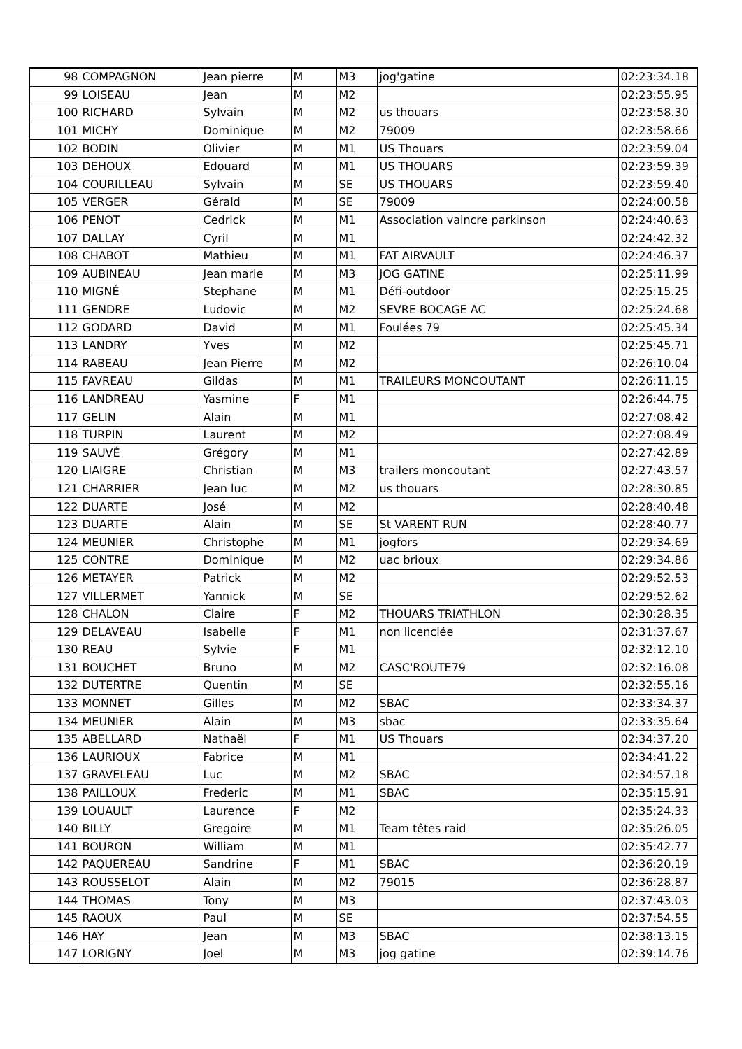| 98 | COMPAGNON | Jean pierre | M | M3 | jog'gatine | 02:23:34.18 |
| 99 | LOISEAU | Jean | M | M2 | | 02:23:55.95 |
| 100 | RICHARD | Sylvain | M | M2 | us thouars | 02:23:58.30 |
| 101 | MICHY | Dominique | M | M2 | 79009 | 02:23:58.66 |
| 102 | BODIN | Olivier | M | M1 | US Thouars | 02:23:59.04 |
| 103 | DEHOUX | Edouard | M | M1 | US THOUARS | 02:23:59.39 |
| 104 | COURILLEAU | Sylvain | M | SE | US THOUARS | 02:23:59.40 |
| 105 | VERGER | Gérald | M | SE | 79009 | 02:24:00.58 |
| 106 | PENOT | Cedrick | M | M1 | Association vaincre parkinson | 02:24:40.63 |
| 107 | DALLAY | Cyril | M | M1 | | 02:24:42.32 |
| 108 | CHABOT | Mathieu | M | M1 | FAT AIRVAULT | 02:24:46.37 |
| 109 | AUBINEAU | Jean marie | M | M3 | JOG GATINE | 02:25:11.99 |
| 110 | MIGNÉ | Stephane | M | M1 | Défi-outdoor | 02:25:15.25 |
| 111 | GENDRE | Ludovic | M | M2 | SEVRE BOCAGE AC | 02:25:24.68 |
| 112 | GODARD | David | M | M1 | Foulées 79 | 02:25:45.34 |
| 113 | LANDRY | Yves | M | M2 | | 02:25:45.71 |
| 114 | RABEAU | Jean Pierre | M | M2 | | 02:26:10.04 |
| 115 | FAVREAU | Gildas | M | M1 | TRAILEURS MONCOUTANT | 02:26:11.15 |
| 116 | LANDREAU | Yasmine | F | M1 | | 02:26:44.75 |
| 117 | GELIN | Alain | M | M1 | | 02:27:08.42 |
| 118 | TURPIN | Laurent | M | M2 | | 02:27:08.49 |
| 119 | SAUVÉ | Grégory | M | M1 | | 02:27:42.89 |
| 120 | LIAIGRE | Christian | M | M3 | trailers moncoutant | 02:27:43.57 |
| 121 | CHARRIER | Jean luc | M | M2 | us thouars | 02:28:30.85 |
| 122 | DUARTE | José | M | M2 | | 02:28:40.48 |
| 123 | DUARTE | Alain | M | SE | St VARENT RUN | 02:28:40.77 |
| 124 | MEUNIER | Christophe | M | M1 | jogfors | 02:29:34.69 |
| 125 | CONTRE | Dominique | M | M2 | uac brioux | 02:29:34.86 |
| 126 | METAYER | Patrick | M | M2 | | 02:29:52.53 |
| 127 | VILLERMET | Yannick | M | SE | | 02:29:52.62 |
| 128 | CHALON | Claire | F | M2 | THOUARS TRIATHLON | 02:30:28.35 |
| 129 | DELAVEAU | Isabelle | F | M1 | non licenciée | 02:31:37.67 |
| 130 | REAU | Sylvie | F | M1 | | 02:32:12.10 |
| 131 | BOUCHET | Bruno | M | M2 | CASC'ROUTE79 | 02:32:16.08 |
| 132 | DUTERTRE | Quentin | M | SE | | 02:32:55.16 |
| 133 | MONNET | Gilles | M | M2 | SBAC | 02:33:34.37 |
| 134 | MEUNIER | Alain | M | M3 | sbac | 02:33:35.64 |
| 135 | ABELLARD | Nathaël | F | M1 | US Thouars | 02:34:37.20 |
| 136 | LAURIOUX | Fabrice | M | M1 | | 02:34:41.22 |
| 137 | GRAVELEAU | Luc | M | M2 | SBAC | 02:34:57.18 |
| 138 | PAILLOUX | Frederic | M | M1 | SBAC | 02:35:15.91 |
| 139 | LOUAULT | Laurence | F | M2 | | 02:35:24.33 |
| 140 | BILLY | Gregoire | M | M1 | Team têtes raid | 02:35:26.05 |
| 141 | BOURON | William | M | M1 | | 02:35:42.77 |
| 142 | PAQUEREAU | Sandrine | F | M1 | SBAC | 02:36:20.19 |
| 143 | ROUSSELOT | Alain | M | M2 | 79015 | 02:36:28.87 |
| 144 | THOMAS | Tony | M | M3 | | 02:37:43.03 |
| 145 | RAOUX | Paul | M | SE | | 02:37:54.55 |
| 146 | HAY | Jean | M | M3 | SBAC | 02:38:13.15 |
| 147 | LORIGNY | Joel | M | M3 | jog gatine | 02:39:14.76 |